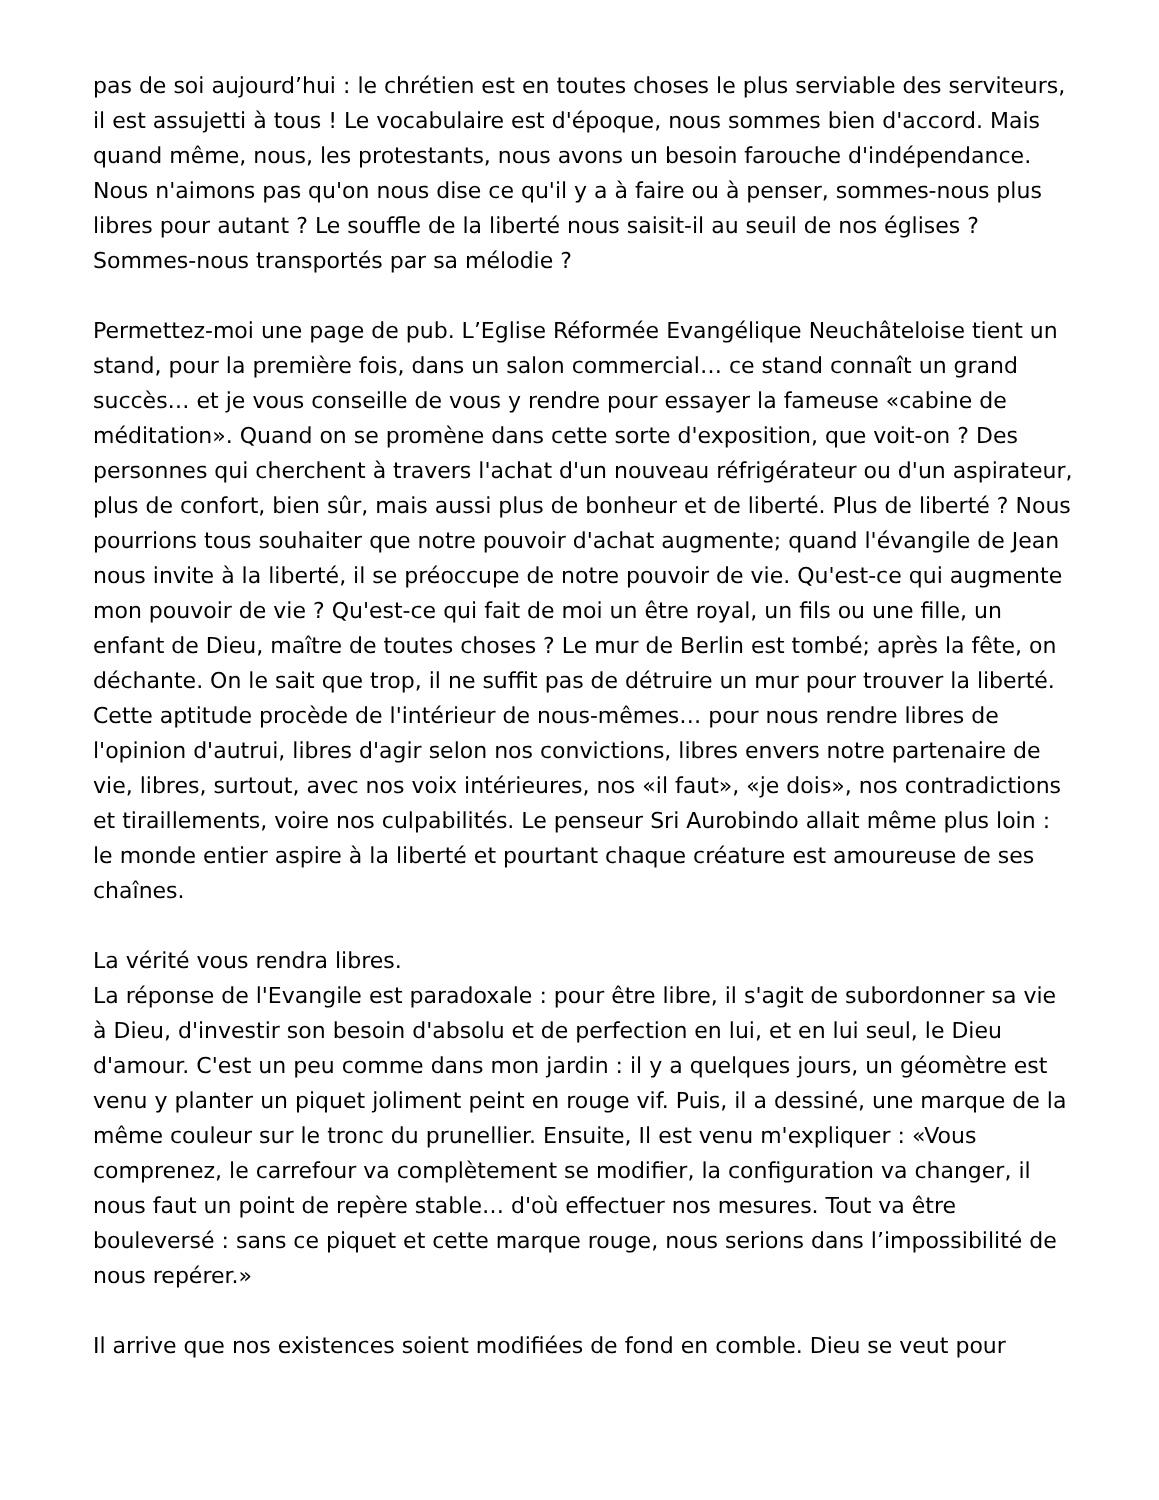pas de soi aujourd’hui : le chrétien est en toutes choses le plus serviable des serviteurs, il est assujetti à tous ! Le vocabulaire est d'époque, nous sommes bien d'accord. Mais quand même, nous, les protestants, nous avons un besoin farouche d'indépendance. Nous n'aimons pas qu'on nous dise ce qu'il y a à faire ou à penser, sommes-nous plus libres pour autant ? Le souffle de la liberté nous saisit-il au seuil de nos églises ? Sommes-nous transportés par sa mélodie ?
Permettez-moi une page de pub. L’Eglise Réformée Evangélique Neuchâteloise tient un stand, pour la première fois, dans un salon commercial… ce stand connaît un grand succès… et je vous conseille de vous y rendre pour essayer la fameuse «cabine de méditation». Quand on se promène dans cette sorte d'exposition, que voit-on ? Des personnes qui cherchent à travers l'achat d'un nouveau réfrigérateur ou d'un aspirateur, plus de confort, bien sûr, mais aussi plus de bonheur et de liberté. Plus de liberté ? Nous pourrions tous souhaiter que notre pouvoir d'achat augmente; quand l'évangile de Jean nous invite à la liberté, il se préoccupe de notre pouvoir de vie. Qu'est-ce qui augmente mon pouvoir de vie ? Qu'est-ce qui fait de moi un être royal, un fils ou une fille, un enfant de Dieu, maître de toutes choses ? Le mur de Berlin est tombé; après la fête, on déchante. On le sait que trop, il ne suffit pas de détruire un mur pour trouver la liberté. Cette aptitude procède de l'intérieur de nous-mêmes… pour nous rendre libres de l'opinion d'autrui, libres d'agir selon nos convictions, libres envers notre partenaire de vie, libres, surtout, avec nos voix intérieures, nos «il faut», «je dois», nos contradictions et tiraillements, voire nos culpabilités. Le penseur Sri Aurobindo allait même plus loin : le monde entier aspire à la liberté et pourtant chaque créature est amoureuse de ses chaînes.
La vérité vous rendra libres.
La réponse de l'Evangile est paradoxale : pour être libre, il s'agit de subordonner sa vie à Dieu, d'investir son besoin d'absolu et de perfection en lui, et en lui seul, le Dieu d'amour. C'est un peu comme dans mon jardin : il y a quelques jours, un géomètre est venu y planter un piquet joliment peint en rouge vif. Puis, il a dessiné, une marque de la même couleur sur le tronc du prunellier. Ensuite, Il est venu m'expliquer : «Vous comprenez, le carrefour va complètement se modifier, la configuration va changer, il nous faut un point de repère stable… d'où effectuer nos mesures. Tout va être bouleversé : sans ce piquet et cette marque rouge, nous serions dans l’impossibilité de nous repérer.»
Il arrive que nos existences soient modifiées de fond en comble. Dieu se veut pour